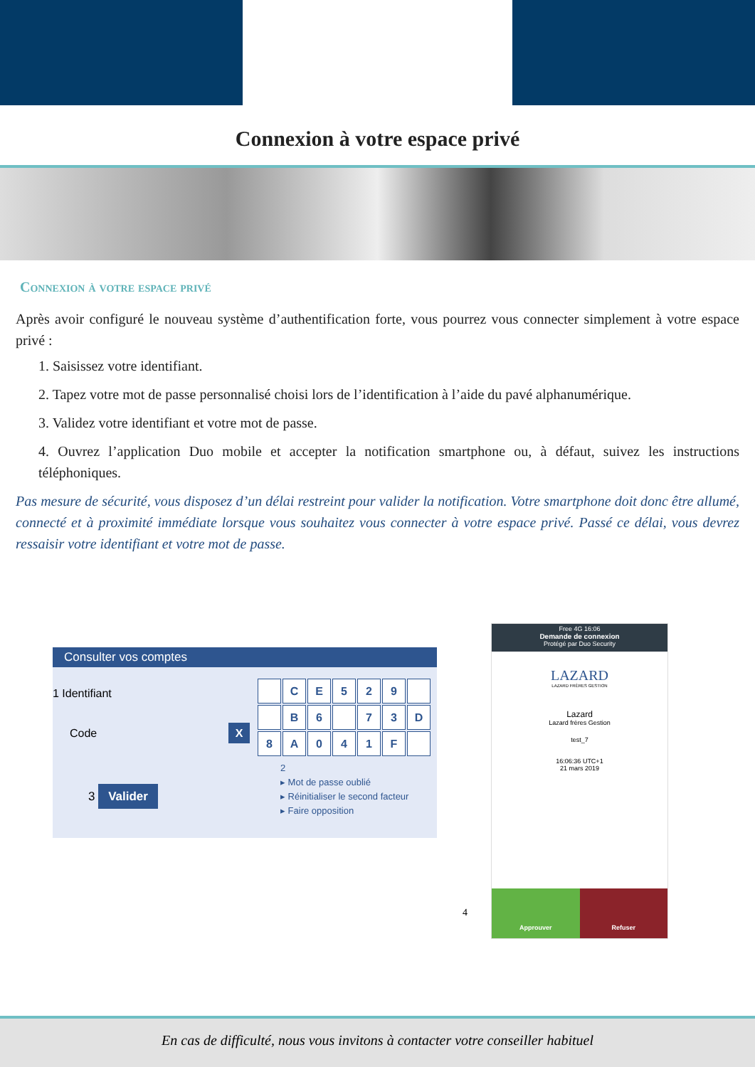Connexion à votre espace privé
Connexion à votre espace privé
Après avoir configuré le nouveau système d’authentification forte, vous pourrez vous connecter simplement à votre espace privé :
1. Saisissez votre identifiant.
2. Tapez votre mot de passe personnalisé choisi lors de l’identification à l’aide du pavé alphanumérique.
3. Validez votre identifiant et votre mot de passe.
4. Ouvrez l’application Duo mobile et accepter la notification smartphone ou, à défaut, suivez les instructions téléphoniques.
Pas mesure de sécurité, vous disposez d’un délai restreint pour valider la notification. Votre smartphone doit donc être allumé, connecté et à proximité immédiate lorsque vous souhaitez vous connecter à votre espace privé. Passé ce délai, vous devrez ressaisir votre identifiant et votre mot de passe.
Consulter vos comptes
1 Identifiant
Code X
CE 529 B 6 73 D 8 A 041 F
3 Valider
2
▸ Mot de passe oublié
▸ Réinitialiser le second facteur
▸ Faire opposition
Free 4G 16:06
Demande de connexion
Protégé par Duo Security
LAZARD
LAZARD FRÈRES GESTION
Lazard
Lazard frères Gestion
test_7
16:06:36 UTC+1
21 mars 2019
Approuver Refuser
4
En cas de difficulté, nous vous invitons à contacter votre conseiller habituel